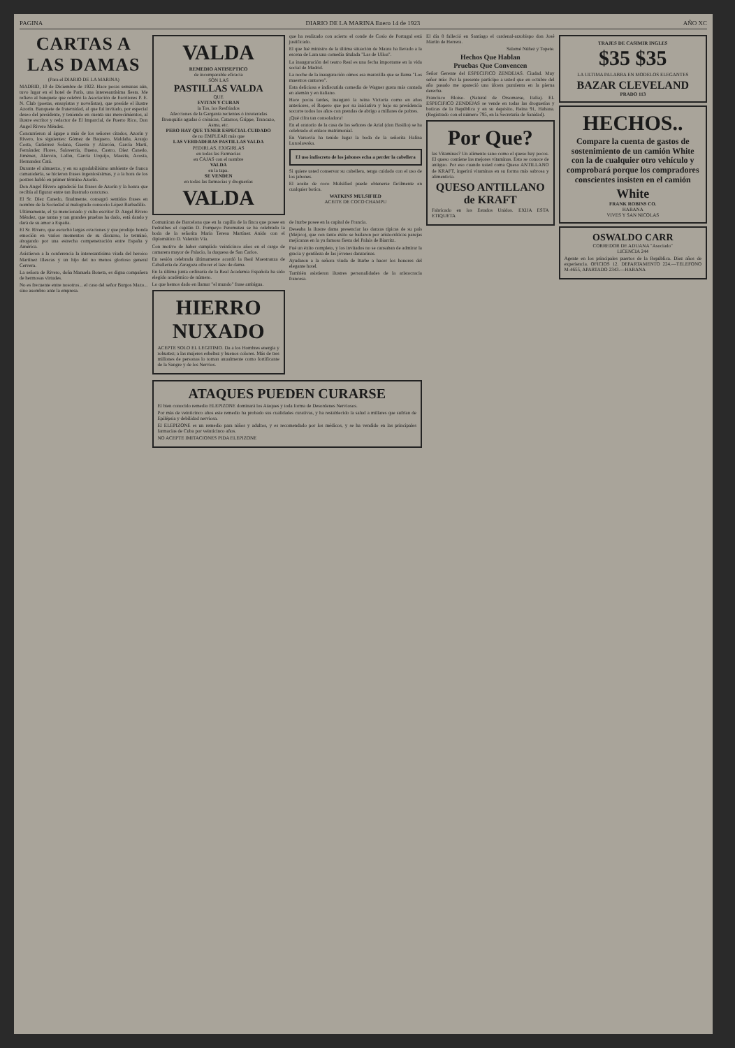PAGINA DIARIO DE LA MARINA Enero 14 de 1923 AÑO XC
CARTAS A LAS DAMAS
(Para el DIARIO DE LA MARINA)
MADRID, 10 de Diciembre de 1922. Hace pocas semanas aún, tuvo lugar en el hotel de París, una interesantísima fiesta. Me refiero al banquete que celebró la Asociación de Escritores P. E. N. Club (poetas, ensayistas y novelistas), que preside el ilustre Azorín. Banquete de fraternidad, al que fuí invitado, por especial deseo del presidente, y teniendo en cuenta sus merecimientos, al ilustre escritor y redactor de El Imparcial, de Puerto Rico, Don Angel Rivero Méndez.
Concurrieron al ágape a más de los señores citados, Azorín y Rivero, los siguientes: Gómez de Baquero, Maldaña, Araujo Costa, Gutiérrez Solana, Guerra y Alarcón, García Martí, Fernández Flores, Salaverría, Bueno, Castro, Díez Canedo, Jiménez, Alarcón, Lafón, García Urquijo, Maeztu, Acosta, Hernandez Catá.
Durante el almuerzo, y en su agradabilísimo ambiente de franca camaradería, se hicieron frases ingeniosísimas, y a la hora de los postres habló en primer término Azorín.
Don Angel Rivero agradeció las frases de Azorín y la honra que recibía al figurar entre tan ilustrado concurso.
El Sr. Díez Canedo, finalmente, consagró sentidas frases en nombre de la Sociedad al malogrado consocio López Barbadillo.
Ultimamente, el ya mencionado y culto escritor D. Angel Rivero Méndez, que tantas y tan grandes pruebas ha dado, está dando y dará de su amor a España.
El Sr. Rivero, que escuchó largas ovaciones y que produjo honda emoción en varios momentos de su discurso, lo terminó, abogando por una estrecha compenetración entre España y América.
Asistieron a la conferencia la interesantísima viuda del heroico Martínez Illescas y un hijo del no menos glorioso general Cervera.
La señora de Rivero, doña Manuela Boneta, es digna compañera de hermosas virtudes.
No es frecuente entre nosotros... el caso del señor Burgos Mazo... sino asombro ante la empresa.
VALDA
REMEDIO ANTISEPTICO
de incomparable eficacia
SON LAS
PASTILLAS VALDA
QUE
EVITAN Y CURAN
la Tos, los Resfriados
Afecciones de la Garganta recientes ó inveteradas
Bronquitis agudas ó crónicas, Catarros, Grippe, Trancazo, Asma, etc.
PERO HAY QUE TENER ESPECIAL CUIDADO
de no EMPLEAR más que
LAS VERDADERAS PASTILLAS VALDA
PEDIRLAS, EXIGIRLAS
en todas las Farmacias
en CAJAS con el nombre
VALDA
en la tapa.
SE VENDEN
en todas las farmacias y droguerías
VALDA
que ha realizado con acierto el conde de Cosío de Portugal está justificado.
El que fué ministro de la última situación de Maura ha llevado a la escena de Lara una comedia titulada "Las de Ulloa".
La inauguración del teatro Real es una fecha importante en la vida social de Madrid.
La noche de la inauguración oímos esa maravilla que se llama "Los maestros cantores".
Esta deliciosa e indiscutida comedia de Wagner gusta más cantada en alemán y en italiano.
Hace pocas tardes, inauguró la reina Victoria como en años anteriores, el Ropero que por su iniciativa y bajo su presidencia socorre todos los años con prendas de abrigo a millares de pobres.
¡Qué cifra tan consoladora!
En el oratorio de la casa de los señores de Arial (don Basilio) se ha celebrado el enlace matrimonial.
En Varsovia ha tenido lugar la boda de la señorita Halina Lutoslawska.
El uso indiscreto de los jabones echa a perder la cabellera
Si quiere usted conservar su cabellera, tenga cuidado con el uso de los jabones.
El aceite de coco Mulsified puede obtenerse fácilmente en cualquier botica.
WATKINS MULSIFIED
ACEITE DE COCO CHAMPU
Comunican de Barcelona que en la capilla de la finca que posee en Pedralbes el capitán D. Pompeyo Peremateu se ha celebrado la boda de la señorita María Teresa Martínez Anido con el diplomático D. Valentín Vía.
Con motivo de haber cumplido veinticinco años en el cargo de camarera mayor de Palacio, la duquesa de San Carlos.
En sesión celebrada últimamente acordó la Real Maestranza de Caballería de Zaragoza ofrecer el lazo de dama.
En la última junta ordinaria de la Real Academia Española ha sido elegido académico de número.
Lo que hemos dado en llamar "el mundo" frase ambigua.
HIERRO NUXADO
ACEPTE SOLO EL LEGITIMO. Da a los Hombres energía y robustez; a las mujeres esbeltez y buenos colores. Más de tres millones de personas lo toman anualmente como fortificante de la Sangre y de los Nervios.
de Iturbe posee en la capital de Francia.
Deseaba la ilustre dama presenciar las danzas típicas de su país (Méjico), que con tanto éxito se bailaron por aristocráticas parejas mejicanas en la ya famosa fiesta del Palais de Biarritz.
Fué un éxito completo, y los invitados no se cansaban de admirar la gracia y gentileza de las jóvenes danzarinas.
Ayudaron a la señora viuda de Iturbe a hacer los honores del elegante hotel.
También asistieron ilustres personalidades de la aristocracia francesa.
ATAQUES PUEDEN CURARSE
El bien conocido remedio ELEPIZONE dominará los Ataques y toda forma de Desordenes Nerviosos.
Por más de veinticinco años este remedio ha probado sus cualidades curativas, y ha restablecido la salud a millares que sufrían de Epilépsia y debilidad nerviosa.
El ELEPIZONE es un remedio para niños y adultos, y es recomendado por los médicos, y se ha vendido en las principales farmacias de Cuba por veinticinco años.
NO ACEPTE IMITACIONES PIDA ELEPIZONE
El día 8 falleció en Santiago el cardenal-arzobispo don José Martín de Herrera.
Salomé Núñez y Topete.
Hechos Que Hablan
Pruebas Que Convencen
Señor Gerente del ESPECIFICO ZENDEJAS. Ciudad. Muy señor mío: Por la presente participo a usted que en octubre del año pasado me apareció una úlcera purulenta en la pierna derecha.
Francisco Bloiso. (Natural de Orsomarse, Italia). EL ESPECIFICO ZENDEJAS se vende en todas las droguerías y boticas de la República y en su depósito, Reina 91, Habana. (Registrado con el número 795, en la Secretaría de Sanidad).
Por Que?
las Vitaminas? Un alimento sano como el queso hay pocos. El queso contiene las mejores vitaminas. Esto se conoce de antiguo. Por eso cuando usted coma Queso ANTILLANO de KRAFT, ingerirá vitaminas en su forma más sabrosa y alimenticia.
QUESO ANTILLANO de KRAFT
Fabricado en los Estados Unidos. EXIJA ESTA ETIQUETA
TRAJES DE CASIMIR INGLES
$35 $35
LA ULTIMA PALABRA EN MODELOS ELEGANTES
BAZAR CLEVELAND
PRADO 113
HECHOS..
Compare la cuenta de gastos de sostenimiento de un camión White con la de cualquier otro vehículo y comprobará porque los compradores conscientes insisten en el camión
White
FRANK ROBINS CO.
HABANA
VIVES Y SAN NICOLAS
OSWALDO CARR
CORREDOR DE ADUANA "Asociado"
LICENCIA 244
Agente en los principales puertos de la República. Diez años de experiencia. OFICIOS 12. DEPARTAMENTO 224.—TELEFONO M-4655, APARTADO 2343.—HABANA